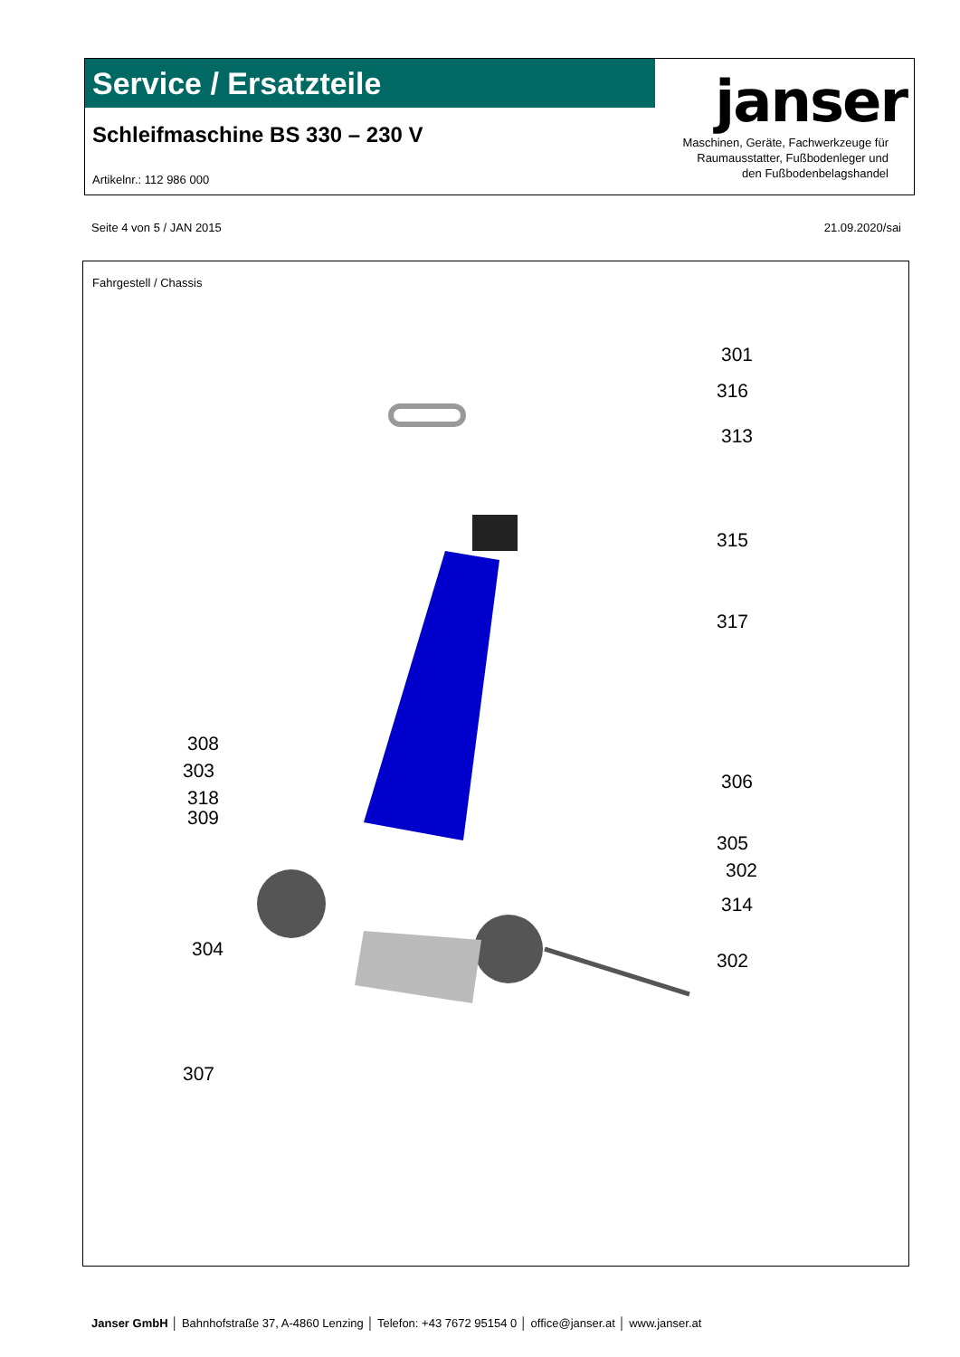Service / Ersatzteile
Schleifmaschine BS 330 – 230 V
Artikelnr.: 112 986 000
janser
Maschinen, Geräte, Fachwerkzeuge für
Raumausstatter, Fußbodenleger und
den Fußbodenbelagshandel
Seite 4 von 5 / JAN 2015 21.09.2020/sai
Fahrgestell / Chassis
301
316
313
315
317
308
303
318
309
306
305
302
314
304
302
307
Janser GmbH │ Bahnhofstraße 37, A-4860 Lenzing │ Telefon: +43 7672 95154 0 │ office@janser.at │ www.janser.at